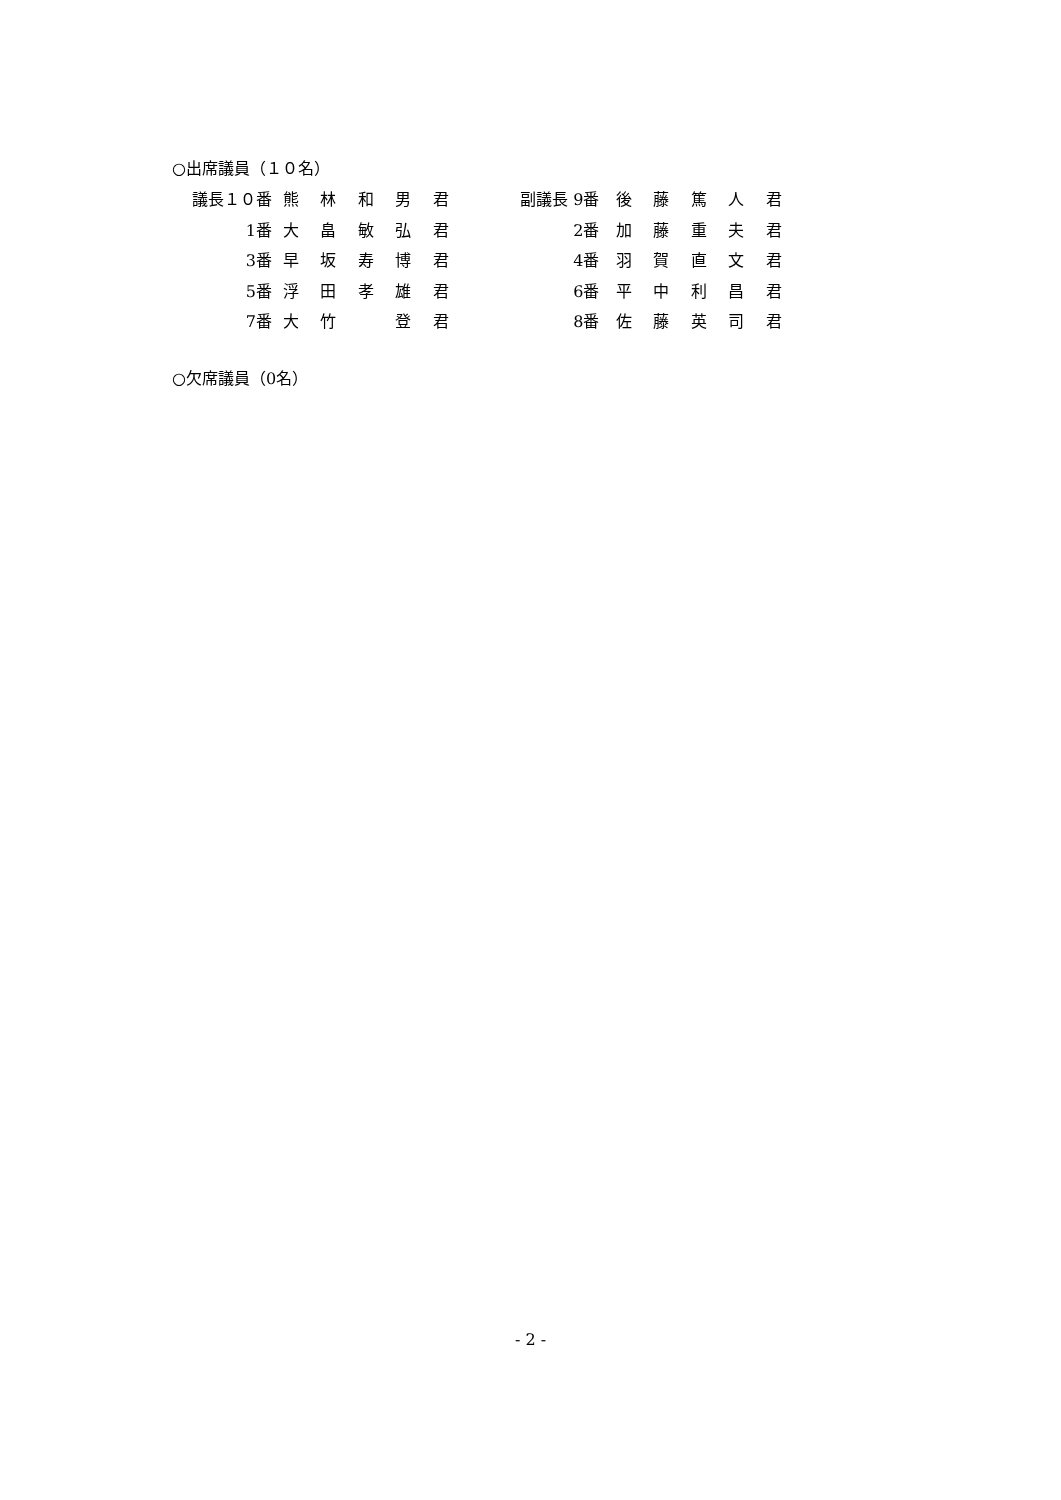○出席議員（１０名）
| 議長１０番 | 熊 | 林 | 和 | 男 | 君 | | 副議長 | 9番 | 後 | 藤 | 篤 | 人 | 君 |
| 1番 | 大 | 畠 | 敏 | 弘 | 君 | | | 2番 | 加 | 藤 | 重 | 夫 | 君 |
| 3番 | 早 | 坂 | 寿 | 博 | 君 | | | 4番 | 羽 | 賀 | 直 | 文 | 君 |
| 5番 | 浮 | 田 | 孝 | 雄 | 君 | | | 6番 | 平 | 中 | 利 | 昌 | 君 |
| 7番 | 大 | 竹 | | 登 | 君 | | | 8番 | 佐 | 藤 | 英 | 司 | 君 |
○欠席議員（0名）
- 2 -